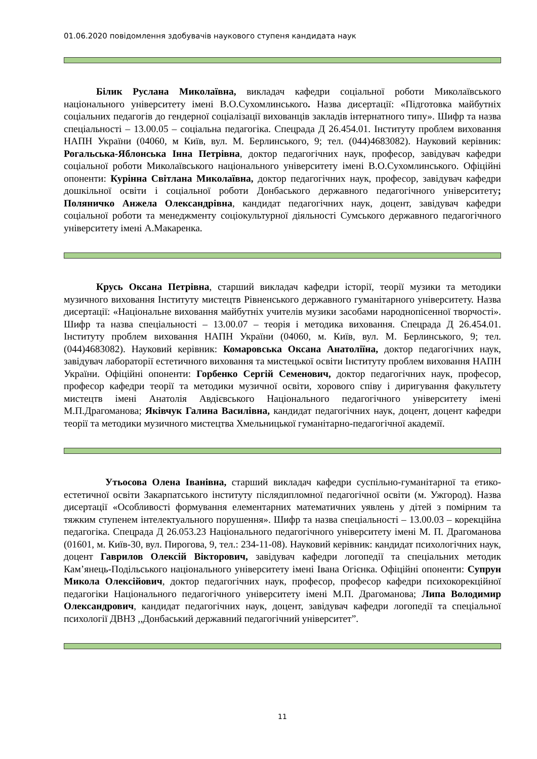01.06.2020 повідомлення здобувачів наукового ступеня кандидата наук
Білик Руслана Миколаївна, викладач кафедри соціальної роботи Миколаївського національного університету імені В.О.Сухомлинського. Назва дисертації: «Підготовка майбутніх соціальних педагогів до гендерної соціалізації вихованців закладів інтернатного типу». Шифр та назва спеціальності – 13.00.05 – соціальна педагогіка. Спецрада Д 26.454.01. Інституту проблем виховання НАПН України (04060, м Київ, вул. М. Берлинського, 9; тел. (044)4683082). Науковий керівник: Рогальська-Яблонська Інна Петрівна, доктор педагогічних наук, професор, завідувач кафедри соціальної роботи Миколаївського національного університету імені В.О.Сухомлинського. Офіційні опоненти: Курінна Світлана Миколаївна, доктор педагогічних наук, професор, завідувач кафедри дошкільної освіти і соціальної роботи Донбаського державного педагогічного університету; Поляничко Анжела Олександрівна, кандидат педагогічних наук, доцент, завідувач кафедри соціальної роботи та менеджменту соціокультурної діяльності Сумського державного педагогічного університету імені А.Макаренка.
Крусь Оксана Петрівна, старший викладач кафедри історії, теорії музики та методики музичного виховання Інституту мистецтв Рівненського державного гуманітарного університету. Назва дисертації: «Національне виховання майбутніх учителів музики засобами народнопісенної творчості». Шифр та назва спеціальності – 13.00.07 – теорія і методика виховання. Спецрада Д 26.454.01. Інституту проблем виховання НАПН України (04060, м. Київ, вул. М. Берлинського, 9; тел. (044)4683082). Науковий керівник: Комаровська Оксана Анатоліїна, доктор педагогічних наук, завідувач лабораторії естетичного виховання та мистецької освіти Інституту проблем виховання НАПН України. Офіційні опоненти: Горбенко Сергій Семенович, доктор педагогічних наук, професор, професор кафедри теорії та методики музичної освіти, хорового співу і диригування факультету мистецтв імені Анатолія Авдієвського Національного педагогічного університету імені М.П.Драгоманова; Яківчук Галина Василівна, кандидат педагогічних наук, доцент, доцент кафедри теорії та методики музичного мистецтва Хмельницької гуманітарно-педагогічної академії.
Утьосова Олена Іванівна, старший викладач кафедри суспільно-гуманітарної та етико-естетичної освіти Закарпатського інституту післядипломної педагогічної освіти (м. Ужгород). Назва дисертації «Особливості формування елементарних математичних уявлень у дітей з помірним та тяжким ступенем інтелектуального порушення». Шифр та назва спеціальності – 13.00.03 – корекційна педагогіка. Спецрада Д 26.053.23 Національного педагогічного університету імені М. П. Драгоманова (01601, м. Київ-30, вул. Пирогова, 9, тел.: 234-11-08). Науковий керівник: кандидат психологічних наук, доцент Гаврилов Олексій Вікторович, завідувач кафедри логопедії та спеціальних методик Кам’янець-Подільського національного університету імені Івана Огієнка. Офіційні опоненти: Супрун Микола Олексійович, доктор педагогічних наук, професор, професор кафедри психокорекційної педагогіки Національного педагогічного університету імені М.П. Драгоманова; Липа Володимир Олександрович, кандидат педагогічних наук, доцент, завідувач кафедри логопедії та спеціальної психології ДВНЗ ,,Донбаський державний педагогічний університет”.
11